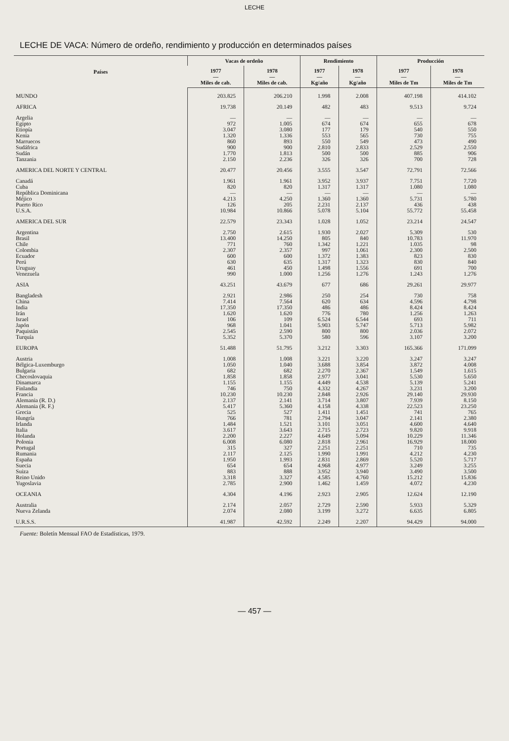LECHE
LECHE DE VACA: Número de ordeño, rendimiento y producción en determinados países
| Países | Vacas de ordeño | | Rendimiento | | Producción | |
| --- | --- | --- | --- | --- | --- | --- |
| | 1977 — Miles de cab. | 1978 — Miles de cab. | 1977 — Kg/año | 1978 — Kg/año | 1977 — Miles de Tm | 1978 — Miles de Tm |
| MUNDO | 203.825 | 206.210 | 1.998 | 2.008 | 407.198 | 414.102 |
| AFRICA | 19.738 | 20.149 | 482 | 483 | 9.513 | 9.724 |
| Argelia | — | — | — | — | — | — |
| Egipto | 972 | 1.005 | 674 | 674 | 655 | 678 |
| Etiopía | 3.047 | 3.080 | 177 | 179 | 540 | 550 |
| Kenia | 1.320 | 1.336 | 553 | 565 | 730 | 755 |
| Marruecos | 860 | 893 | 550 | 549 | 473 | 490 |
| Sudáfrica | 900 | 900 | 2.810 | 2.833 | 2.529 | 2.550 |
| Sudán | 1.770 | 1.813 | 500 | 500 | 885 | 906 |
| Tanzania | 2.150 | 2.236 | 326 | 326 | 700 | 728 |
| AMERICA DEL NORTE Y CENTRAL | 20.477 | 20.456 | 3.555 | 3.547 | 72.791 | 72.566 |
| Canadá | 1.961 | 1.961 | 3.952 | 3.937 | 7.751 | 7.720 |
| Cuba | 820 | 820 | 1.317 | 1.317 | 1.080 | 1.080 |
| República Dominicana | — | — | — | — | — | — |
| Méjico | 4.213 | 4.250 | 1.360 | 1.360 | 5.731 | 5.780 |
| Puerto Rico | 126 | 205 | 2.231 | 2.137 | 436 | 438 |
| U.S.A. | 10.984 | 10.866 | 5.078 | 5.104 | 55.772 | 55.458 |
| AMERICA DEL SUR | 22.579 | 23.343 | 1.028 | 1.052 | 23.214 | 24.547 |
| Argentina | 2.750 | 2.615 | 1.930 | 2.027 | 5.309 | 530 |
| Brasil | 13.400 | 14.250 | 805 | 840 | 10.783 | 11.970 |
| Chile | 771 | 760 | 1.342 | 1.221 | 1.035 | 98 |
| Colombia | 2.307 | 2.357 | 997 | 1.061 | 2.300 | 2.500 |
| Ecuador | 600 | 600 | 1.372 | 1.383 | 823 | 830 |
| Perú | 630 | 635 | 1.317 | 1.323 | 830 | 840 |
| Uruguay | 461 | 450 | 1.498 | 1.556 | 691 | 700 |
| Venezuela | 990 | 1.000 | 1.256 | 1.276 | 1.243 | 1.276 |
| ASIA | 43.251 | 43.679 | 677 | 686 | 29.261 | 29.977 |
| Bangladesh | 2.921 | 2.986 | 250 | 254 | 730 | 758 |
| China | 7.414 | 7.564 | 620 | 634 | 4.596 | 4.798 |
| India | 17.350 | 17.350 | 486 | 486 | 8.424 | 8.424 |
| Irán | 1.620 | 1.620 | 776 | 780 | 1.256 | 1.263 |
| Israel | 106 | 109 | 6.524 | 6.544 | 693 | 711 |
| Japón | 968 | 1.041 | 5.903 | 5.747 | 5.713 | 5.982 |
| Paquistán | 2.545 | 2.590 | 800 | 800 | 2.036 | 2.072 |
| Turquía | 5.352 | 5.370 | 580 | 596 | 3.107 | 3.200 |
| EUROPA | 51.488 | 51.795 | 3.212 | 3.303 | 165.366 | 171.099 |
| Austria | 1.008 | 1.008 | 3.221 | 3.220 | 3.247 | 3.247 |
| Bélgica-Luxemburgo | 1.050 | 1.040 | 3.688 | 3.854 | 3.872 | 4.008 |
| Bulgaria | 682 | 682 | 2.270 | 2.367 | 1.549 | 1.615 |
| Checoslovaquia | 1.858 | 1.858 | 2.977 | 3.041 | 5.530 | 5.650 |
| Dinamarca | 1.155 | 1.155 | 4.449 | 4.538 | 5.139 | 5.241 |
| Finlandia | 746 | 750 | 4.332 | 4.267 | 3.231 | 3.200 |
| Francia | 10.230 | 10.230 | 2.848 | 2.926 | 29.140 | 29.930 |
| Alemania (R. D.) | 2.137 | 2.141 | 3.714 | 3.807 | 7.939 | 8.150 |
| Alemania (R. F.) | 5.417 | 5.360 | 4.158 | 4.338 | 22.523 | 23.250 |
| Grecia | 525 | 527 | 1.411 | 1.451 | 741 | 765 |
| Hungría | 766 | 781 | 2.794 | 3.047 | 2.141 | 2.380 |
| Irlanda | 1.484 | 1.521 | 3.101 | 3.051 | 4.600 | 4.640 |
| Italia | 3.617 | 3.643 | 2.715 | 2.723 | 9.820 | 9.918 |
| Holanda | 2.200 | 2.227 | 4.649 | 5.094 | 10.229 | 11.346 |
| Polonia | 6.008 | 6.080 | 2.818 | 2.961 | 16.929 | 18.000 |
| Portugal | 315 | 327 | 2.251 | 2.251 | 710 | 735 |
| Rumania | 2.117 | 2.125 | 1.990 | 1.991 | 4.212 | 4.230 |
| España | 1.950 | 1.993 | 2.831 | 2.869 | 5.520 | 5.717 |
| Suecia | 654 | 654 | 4.968 | 4.977 | 3.249 | 3.255 |
| Suiza | 883 | 888 | 3.952 | 3.940 | 3.490 | 3.500 |
| Reino Unido | 3.318 | 3.327 | 4.585 | 4.760 | 15.212 | 15.836 |
| Yugoslavia | 2.785 | 2.900 | 1.462 | 1.459 | 4.072 | 4.230 |
| OCEANIA | 4.304 | 4.196 | 2.923 | 2.905 | 12.624 | 12.190 |
| Australia | 2.174 | 2.057 | 2.729 | 2.590 | 5.933 | 5.329 |
| Nueva Zelanda | 2.074 | 2.080 | 3.199 | 3.272 | 6.635 | 6.805 |
| U.R.S.S. | 41.987 | 42.592 | 2.249 | 2.207 | 94.429 | 94.000 |
Fuente: Boletín Mensual FAO de Estadísticas, 1979.
— 457 —